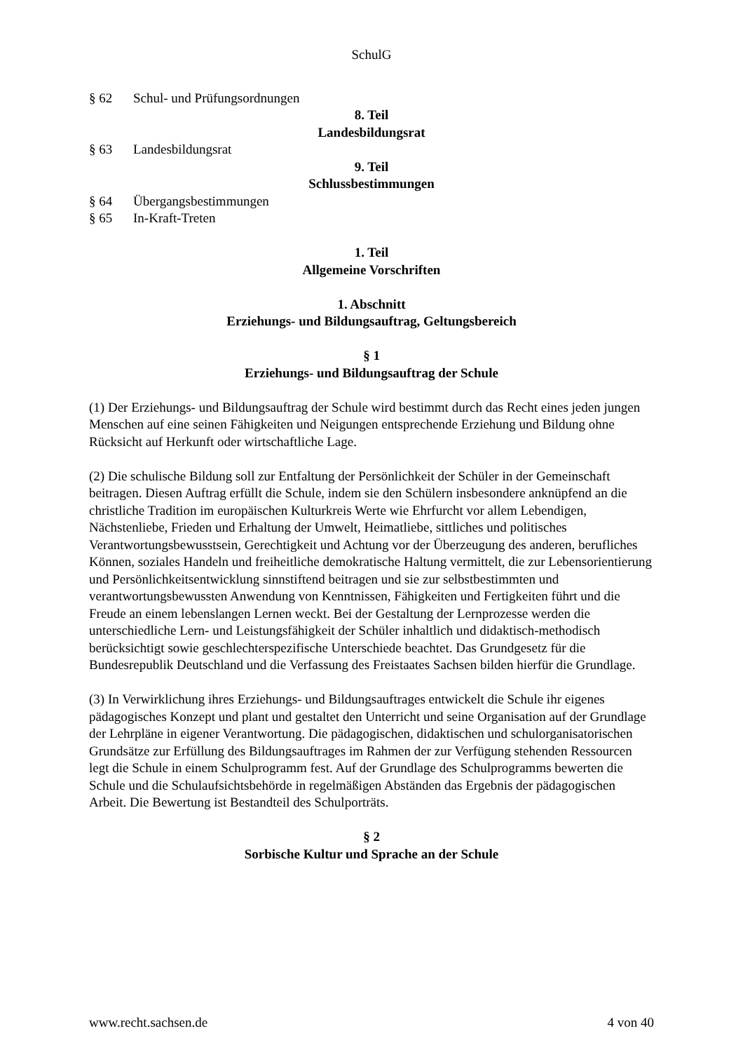SchulG
§ 62 Schul- und Prüfungsordnungen
8. Teil
Landesbildungsrat
§ 63 Landesbildungsrat
9. Teil
Schlussbestimmungen
§ 64 Übergangsbestimmungen
§ 65 In-Kraft-Treten
1. Teil
Allgemeine Vorschriften
1. Abschnitt
Erziehungs- und Bildungsauftrag, Geltungsbereich
§ 1
Erziehungs- und Bildungsauftrag der Schule
(1) Der Erziehungs- und Bildungsauftrag der Schule wird bestimmt durch das Recht eines jeden jungen Menschen auf eine seinen Fähigkeiten und Neigungen entsprechende Erziehung und Bildung ohne Rücksicht auf Herkunft oder wirtschaftliche Lage.
(2) Die schulische Bildung soll zur Entfaltung der Persönlichkeit der Schüler in der Gemeinschaft beitragen. Diesen Auftrag erfüllt die Schule, indem sie den Schülern insbesondere anknüpfend an die christliche Tradition im europäischen Kulturkreis Werte wie Ehrfurcht vor allem Lebendigen, Nächstenliebe, Frieden und Erhaltung der Umwelt, Heimatliebe, sittliches und politisches Verantwortungsbewusstsein, Gerechtigkeit und Achtung vor der Überzeugung des anderen, berufliches Können, soziales Handeln und freiheitliche demokratische Haltung vermittelt, die zur Lebensorientierung und Persönlichkeitsentwicklung sinnstiftend beitragen und sie zur selbstbestimmten und verantwortungsbewussten Anwendung von Kenntnissen, Fähigkeiten und Fertigkeiten führt und die Freude an einem lebenslangen Lernen weckt. Bei der Gestaltung der Lernprozesse werden die unterschiedliche Lern- und Leistungsfähigkeit der Schüler inhaltlich und didaktisch-methodisch berücksichtigt sowie geschlechterspezifische Unterschiede beachtet. Das Grundgesetz für die Bundesrepublik Deutschland und die Verfassung des Freistaates Sachsen bilden hierfür die Grundlage.
(3) In Verwirklichung ihres Erziehungs- und Bildungsauftrages entwickelt die Schule ihr eigenes pädagogisches Konzept und plant und gestaltet den Unterricht und seine Organisation auf der Grundlage der Lehrpläne in eigener Verantwortung. Die pädagogischen, didaktischen und schulorganisatorischen Grundsätze zur Erfüllung des Bildungsauftrages im Rahmen der zur Verfügung stehenden Ressourcen legt die Schule in einem Schulprogramm fest. Auf der Grundlage des Schulprogramms bewerten die Schule und die Schulaufsichtsbehörde in regelmäßigen Abständen das Ergebnis der pädagogischen Arbeit. Die Bewertung ist Bestandteil des Schulporträts.
§ 2
Sorbische Kultur und Sprache an der Schule
www.recht.sachsen.de 4 von 40